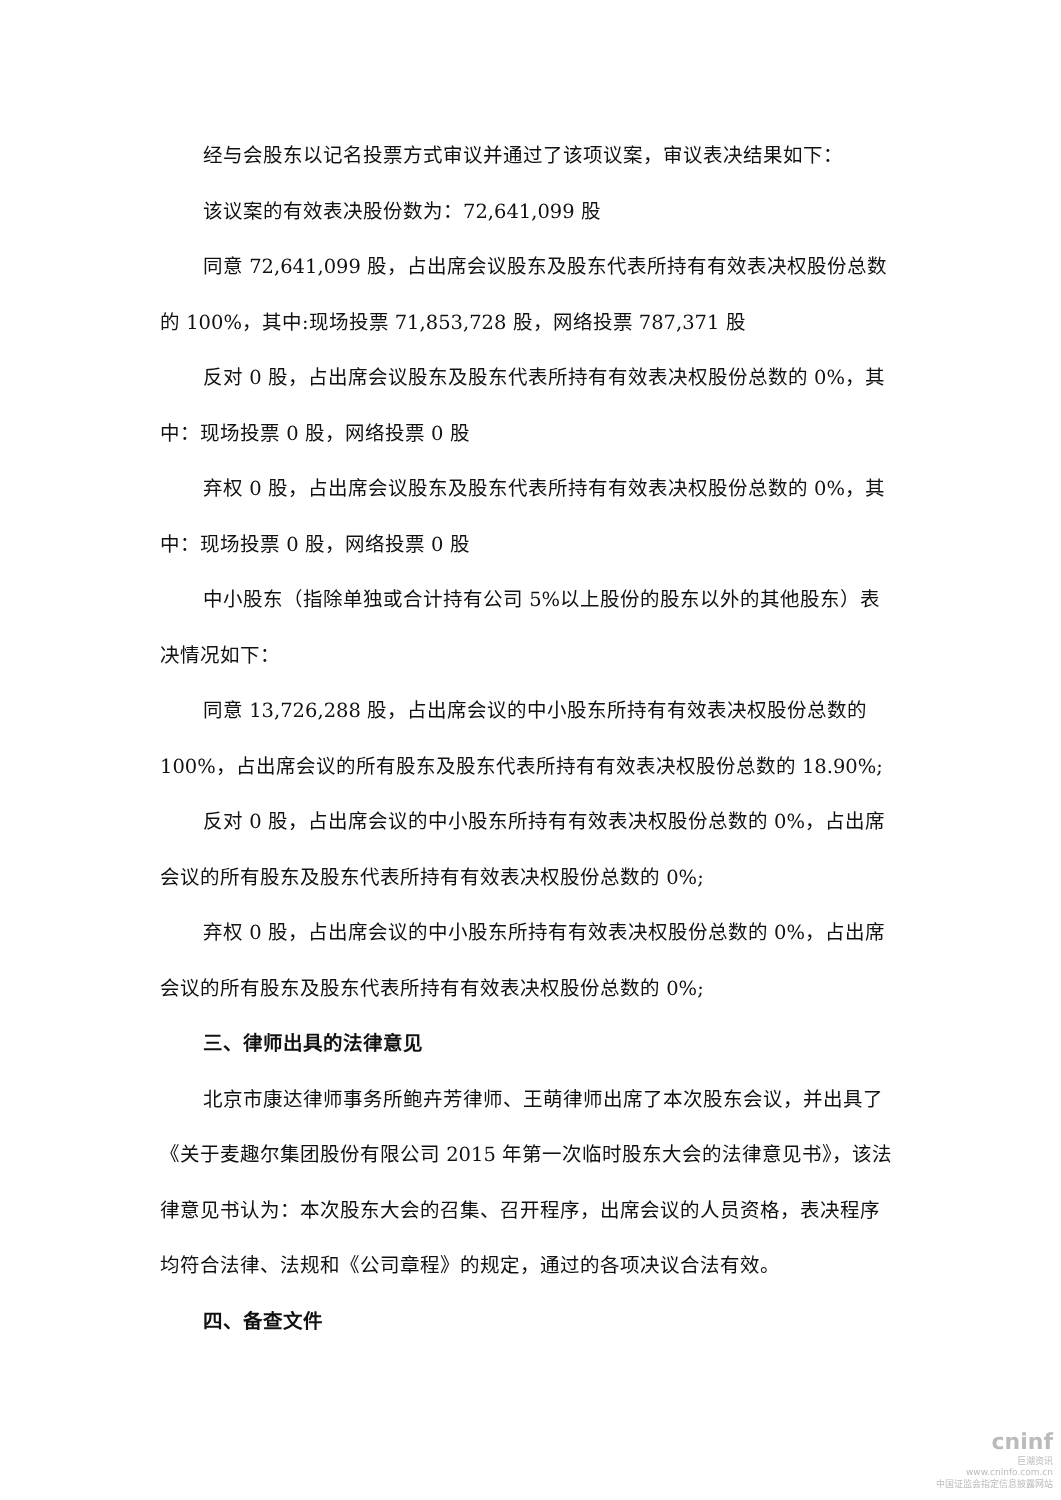经与会股东以记名投票方式审议并通过了该项议案，审议表决结果如下：
该议案的有效表决股份数为：72,641,099 股
同意 72,641,099 股，占出席会议股东及股东代表所持有有效表决权股份总数的 100%，其中:现场投票 71,853,728 股，网络投票 787,371 股
反对 0 股，占出席会议股东及股东代表所持有有效表决权股份总数的 0%，其中：现场投票 0 股，网络投票 0 股
弃权 0 股，占出席会议股东及股东代表所持有有效表决权股份总数的 0%，其中：现场投票 0 股，网络投票 0 股
中小股东（指除单独或合计持有公司 5%以上股份的股东以外的其他股东）表决情况如下：
同意 13,726,288 股，占出席会议的中小股东所持有有效表决权股份总数的 100%，占出席会议的所有股东及股东代表所持有有效表决权股份总数的 18.90%;
反对 0 股，占出席会议的中小股东所持有有效表决权股份总数的 0%，占出席会议的所有股东及股东代表所持有有效表决权股份总数的 0%;
弃权 0 股，占出席会议的中小股东所持有有效表决权股份总数的 0%，占出席会议的所有股东及股东代表所持有有效表决权股份总数的 0%;
三、律师出具的法律意见
北京市康达律师事务所鲍卉芳律师、王萌律师出席了本次股东会议，并出具了《关于麦趣尔集团股份有限公司 2015 年第一次临时股东大会的法律意见书》，该法律意见书认为：本次股东大会的召集、召开程序，出席会议的人员资格，表决程序均符合法律、法规和《公司章程》的规定，通过的各项决议合法有效。
四、备查文件
cninf
巨潮资讯
www.cninfo.com.cn
中国证监会指定信息披露网站